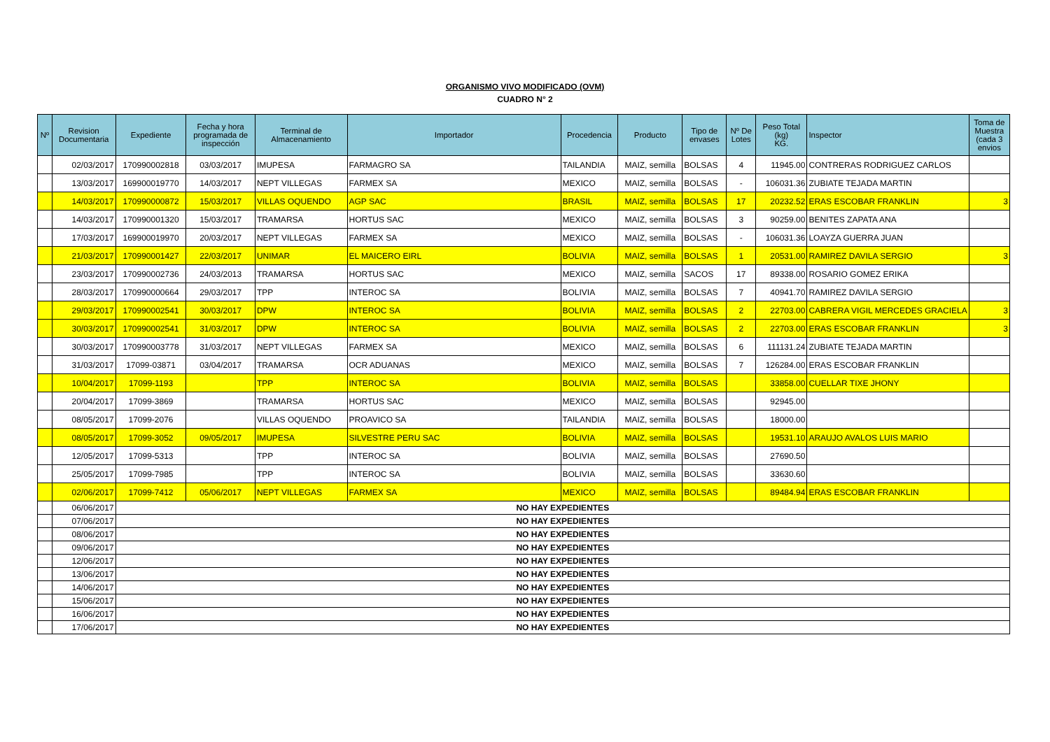ORGANISMO VIVO MODIFICADO (OVM)
CUADRO N° 2
| Nº | Revision Documentaria | Expediente | Fecha y hora programada de inspección | Terminal de Almacenamiento | Importador | Procedencia | Producto | Tipo de envases | Nº De Lotes | Peso Total (kg) KG. | Inspector | Toma de Muestra (cada 3 envios |
| --- | --- | --- | --- | --- | --- | --- | --- | --- | --- | --- | --- | --- |
| | 02/03/2017 | 170990002818 | 03/03/2017 | IMUPESA | FARMAGRO SA | TAILANDIA | MAIZ, semilla | BOLSAS | 4 | 11945.00 | CONTRERAS RODRIGUEZ CARLOS | |
| | 13/03/2017 | 169900019770 | 14/03/2017 | NEPT VILLEGAS | FARMEX SA | MEXICO | MAIZ, semilla | BOLSAS | - | 106031.36 | ZUBIATE TEJADA MARTIN | |
| | 14/03/2017 | 170990000872 | 15/03/2017 | VILLAS OQUENDO | AGP SAC | BRASIL | MAIZ, semilla | BOLSAS | 17 | 20232.52 | ERAS ESCOBAR FRANKLIN | 3 |
| | 14/03/2017 | 170990001320 | 15/03/2017 | TRAMARSA | HORTUS SAC | MEXICO | MAIZ, semilla | BOLSAS | 3 | 90259.00 | BENITES ZAPATA ANA | |
| | 17/03/2017 | 169900019970 | 20/03/2017 | NEPT VILLEGAS | FARMEX SA | MEXICO | MAIZ, semilla | BOLSAS | - | 106031.36 | LOAYZA GUERRA JUAN | |
| | 21/03/2017 | 170990001427 | 22/03/2017 | UNIMAR | EL MAICERO EIRL | BOLIVIA | MAIZ, semilla | BOLSAS | 1 | 20531.00 | RAMIREZ DAVILA SERGIO | 3 |
| | 23/03/2017 | 170990002736 | 24/03/2013 | TRAMARSA | HORTUS SAC | MEXICO | MAIZ, semilla | SACOS | 17 | 89338.00 | ROSARIO GOMEZ ERIKA | |
| | 28/03/2017 | 170990000664 | 29/03/2017 | TPP | INTEROC SA | BOLIVIA | MAIZ, semilla | BOLSAS | 7 | 40941.70 | RAMIREZ DAVILA SERGIO | |
| | 29/03/2017 | 170990002541 | 30/03/2017 | DPW | INTEROC SA | BOLIVIA | MAIZ, semilla | BOLSAS | 2 | 22703.00 | CABRERA VIGIL MERCEDES GRACIELA | 3 |
| | 30/03/2017 | 170990002541 | 31/03/2017 | DPW | INTEROC SA | BOLIVIA | MAIZ, semilla | BOLSAS | 2 | 22703.00 | ERAS ESCOBAR FRANKLIN | 3 |
| | 30/03/2017 | 170990003778 | 31/03/2017 | NEPT VILLEGAS | FARMEX SA | MEXICO | MAIZ, semilla | BOLSAS | 6 | 111131.24 | ZUBIATE TEJADA MARTIN | |
| | 31/03/2017 | 17099-03871 | 03/04/2017 | TRAMARSA | OCR ADUANAS | MEXICO | MAIZ, semilla | BOLSAS | 7 | 126284.00 | ERAS ESCOBAR FRANKLIN | |
| | 10/04/2017 | 17099-1193 | | TPP | INTEROC SA | BOLIVIA | MAIZ, semilla | BOLSAS | | 33858.00 | CUELLAR TIXE JHONY | |
| | 20/04/2017 | 17099-3869 | | TRAMARSA | HORTUS SAC | MEXICO | MAIZ, semilla | BOLSAS | | 92945.00 | | |
| | 08/05/2017 | 17099-2076 | | VILLAS OQUENDO | PROAVICO SA | TAILANDIA | MAIZ, semilla | BOLSAS | | 18000.00 | | |
| | 08/05/2017 | 17099-3052 | 09/05/2017 | IMUPESA | SILVESTRE PERU SAC | BOLIVIA | MAIZ, semilla | BOLSAS | | 19531.10 | ARAUJO AVALOS LUIS MARIO | |
| | 12/05/2017 | 17099-5313 | | TPP | INTEROC SA | BOLIVIA | MAIZ, semilla | BOLSAS | | 27690.50 | | |
| | 25/05/2017 | 17099-7985 | | TPP | INTEROC SA | BOLIVIA | MAIZ, semilla | BOLSAS | | 33630.60 | | |
| | 02/06/2017 | 17099-7412 | 05/06/2017 | NEPT VILLEGAS | FARMEX SA | MEXICO | MAIZ, semilla | BOLSAS | | 89484.94 | ERAS ESCOBAR FRANKLIN | |
| | 06/06/2017 | NO HAY EXPEDIENTES | | | | | | | | | | |
| | 07/06/2017 | NO HAY EXPEDIENTES | | | | | | | | | | |
| | 08/06/2017 | NO HAY EXPEDIENTES | | | | | | | | | | |
| | 09/06/2017 | NO HAY EXPEDIENTES | | | | | | | | | | |
| | 12/06/2017 | NO HAY EXPEDIENTES | | | | | | | | | | |
| | 13/06/2017 | NO HAY EXPEDIENTES | | | | | | | | | | |
| | 14/06/2017 | NO HAY EXPEDIENTES | | | | | | | | | | |
| | 15/06/2017 | NO HAY EXPEDIENTES | | | | | | | | | | |
| | 16/06/2017 | NO HAY EXPEDIENTES | | | | | | | | | | |
| | 17/06/2017 | NO HAY EXPEDIENTES | | | | | | | | | | |